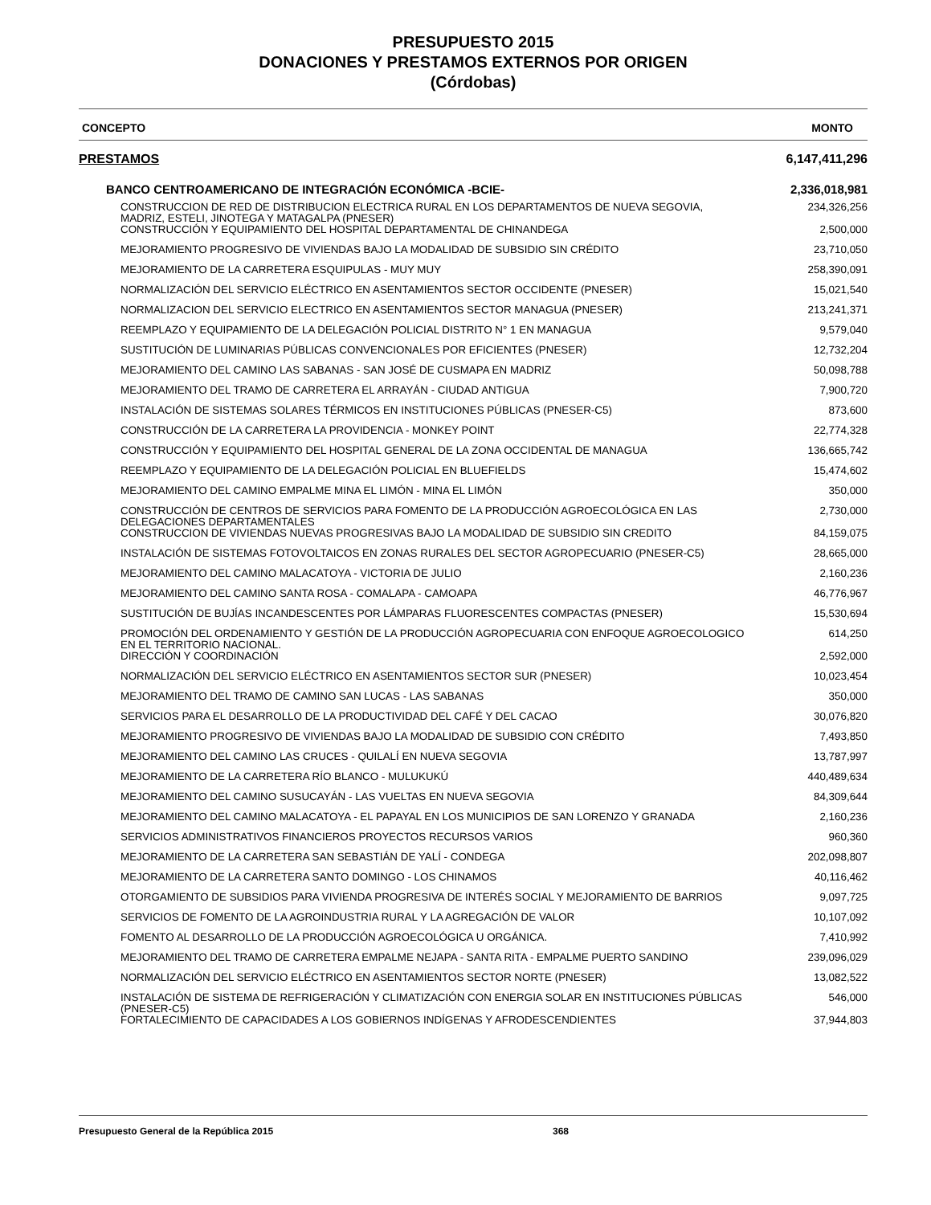PRESUPUESTO 2015
DONACIONES Y PRESTAMOS EXTERNOS POR ORIGEN
(Córdobas)
| CONCEPTO | MONTO |
| --- | --- |
| PRESTAMOS | 6,147,411,296 |
| BANCO CENTROAMERICANO DE INTEGRACIÓN ECONÓMICA -BCIE- | 2,336,018,981 |
| CONSTRUCCION DE RED DE DISTRIBUCION ELECTRICA RURAL EN LOS DEPARTAMENTOS DE NUEVA SEGOVIA, MADRIZ, ESTELI, JINOTEGA Y MATAGALPA (PNESER) | 234,326,256 |
| CONSTRUCCIÓN Y EQUIPAMIENTO DEL HOSPITAL DEPARTAMENTAL DE CHINANDEGA | 2,500,000 |
| MEJORAMIENTO PROGRESIVO DE VIVIENDAS BAJO LA MODALIDAD DE SUBSIDIO SIN CRÉDITO | 23,710,050 |
| MEJORAMIENTO DE LA CARRETERA ESQUIPULAS - MUY MUY | 258,390,091 |
| NORMALIZACIÓN DEL SERVICIO ELÉCTRICO EN ASENTAMIENTOS SECTOR OCCIDENTE (PNESER) | 15,021,540 |
| NORMALIZACION DEL SERVICIO ELECTRICO EN ASENTAMIENTOS SECTOR MANAGUA (PNESER) | 213,241,371 |
| REEMPLAZO Y EQUIPAMIENTO DE LA DELEGACIÓN POLICIAL DISTRITO N° 1 EN MANAGUA | 9,579,040 |
| SUSTITUCIÓN DE LUMINARIAS PÚBLICAS CONVENCIONALES POR EFICIENTES (PNESER) | 12,732,204 |
| MEJORAMIENTO DEL CAMINO LAS SABANAS - SAN JOSÉ DE CUSMAPA EN MADRIZ | 50,098,788 |
| MEJORAMIENTO DEL TRAMO DE CARRETERA EL ARRAYÁN - CIUDAD ANTIGUA | 7,900,720 |
| INSTALACIÓN DE SISTEMAS SOLARES TÉRMICOS EN INSTITUCIONES PÚBLICAS (PNESER-C5) | 873,600 |
| CONSTRUCCIÓN DE LA CARRETERA LA PROVIDENCIA - MONKEY POINT | 22,774,328 |
| CONSTRUCCIÓN Y EQUIPAMIENTO DEL HOSPITAL GENERAL DE LA ZONA OCCIDENTAL DE MANAGUA | 136,665,742 |
| REEMPLAZO Y EQUIPAMIENTO DE LA DELEGACIÓN POLICIAL EN BLUEFIELDS | 15,474,602 |
| MEJORAMIENTO DEL CAMINO EMPALME MINA EL LIMÓN - MINA EL LIMÓN | 350,000 |
| CONSTRUCCIÓN DE CENTROS DE SERVICIOS PARA FOMENTO DE LA PRODUCCIÓN AGROECOLÓGICA EN LAS DELEGACIONES DEPARTAMENTALES | 2,730,000 |
| CONSTRUCCION DE VIVIENDAS NUEVAS PROGRESIVAS BAJO LA MODALIDAD DE SUBSIDIO SIN CREDITO | 84,159,075 |
| INSTALACIÓN DE SISTEMAS FOTOVOLTAICOS EN ZONAS RURALES DEL SECTOR AGROPECUARIO (PNESER-C5) | 28,665,000 |
| MEJORAMIENTO DEL CAMINO MALACATOYA - VICTORIA DE JULIO | 2,160,236 |
| MEJORAMIENTO DEL CAMINO SANTA ROSA - COMALAPA - CAMOAPA | 46,776,967 |
| SUSTITUCIÓN DE BUJÍAS INCANDESCENTES POR LÁMPARAS FLUORESCENTES COMPACTAS (PNESER) | 15,530,694 |
| PROMOCIÓN DEL ORDENAMIENTO Y GESTIÓN DE LA PRODUCCIÓN AGROPECUARIA CON ENFOQUE AGROECOLOGICO EN EL TERRITORIO NACIONAL. | 614,250 |
| DIRECCIÓN Y COORDINACIÓN | 2,592,000 |
| NORMALIZACIÓN DEL SERVICIO ELÉCTRICO EN ASENTAMIENTOS SECTOR SUR (PNESER) | 10,023,454 |
| MEJORAMIENTO DEL TRAMO DE CAMINO SAN LUCAS - LAS SABANAS | 350,000 |
| SERVICIOS PARA EL DESARROLLO DE LA PRODUCTIVIDAD DEL CAFÉ Y DEL CACAO | 30,076,820 |
| MEJORAMIENTO PROGRESIVO DE VIVIENDAS BAJO LA MODALIDAD DE SUBSIDIO CON CRÉDITO | 7,493,850 |
| MEJORAMIENTO DEL CAMINO LAS CRUCES - QUILALÍ EN NUEVA SEGOVIA | 13,787,997 |
| MEJORAMIENTO DE LA CARRETERA RÍO BLANCO - MULUKUKÚ | 440,489,634 |
| MEJORAMIENTO DEL CAMINO SUSUCAYÁN - LAS VUELTAS EN NUEVA SEGOVIA | 84,309,644 |
| MEJORAMIENTO DEL CAMINO MALACATOYA - EL PAPAYAL EN LOS MUNICIPIOS DE SAN LORENZO Y GRANADA | 2,160,236 |
| SERVICIOS ADMINISTRATIVOS FINANCIEROS PROYECTOS RECURSOS VARIOS | 960,360 |
| MEJORAMIENTO DE LA CARRETERA SAN SEBASTIÁN DE YALÍ - CONDEGA | 202,098,807 |
| MEJORAMIENTO DE LA CARRETERA SANTO DOMINGO - LOS CHINAMOS | 40,116,462 |
| OTORGAMIENTO DE SUBSIDIOS PARA VIVIENDA PROGRESIVA DE INTERÉS SOCIAL Y MEJORAMIENTO DE BARRIOS | 9,097,725 |
| SERVICIOS DE FOMENTO DE LA AGROINDUSTRIA RURAL Y LA AGREGACIÓN DE VALOR | 10,107,092 |
| FOMENTO AL DESARROLLO DE LA PRODUCCIÓN AGROECOLÓGICA U ORGÁNICA. | 7,410,992 |
| MEJORAMIENTO DEL TRAMO DE CARRETERA EMPALME NEJAPA - SANTA RITA - EMPALME PUERTO SANDINO | 239,096,029 |
| NORMALIZACIÓN DEL SERVICIO ELÉCTRICO EN ASENTAMIENTOS SECTOR NORTE (PNESER) | 13,082,522 |
| INSTALACIÓN DE SISTEMA DE REFRIGERACIÓN Y CLIMATIZACIÓN CON ENERGIA SOLAR EN INSTITUCIONES PÚBLICAS (PNESER-C5) | 546,000 |
| FORTALECIMIENTO DE CAPACIDADES A LOS GOBIERNOS INDÍGENAS Y AFRODESCENDIENTES | 37,944,803 |
Presupuesto General de la República 2015 368